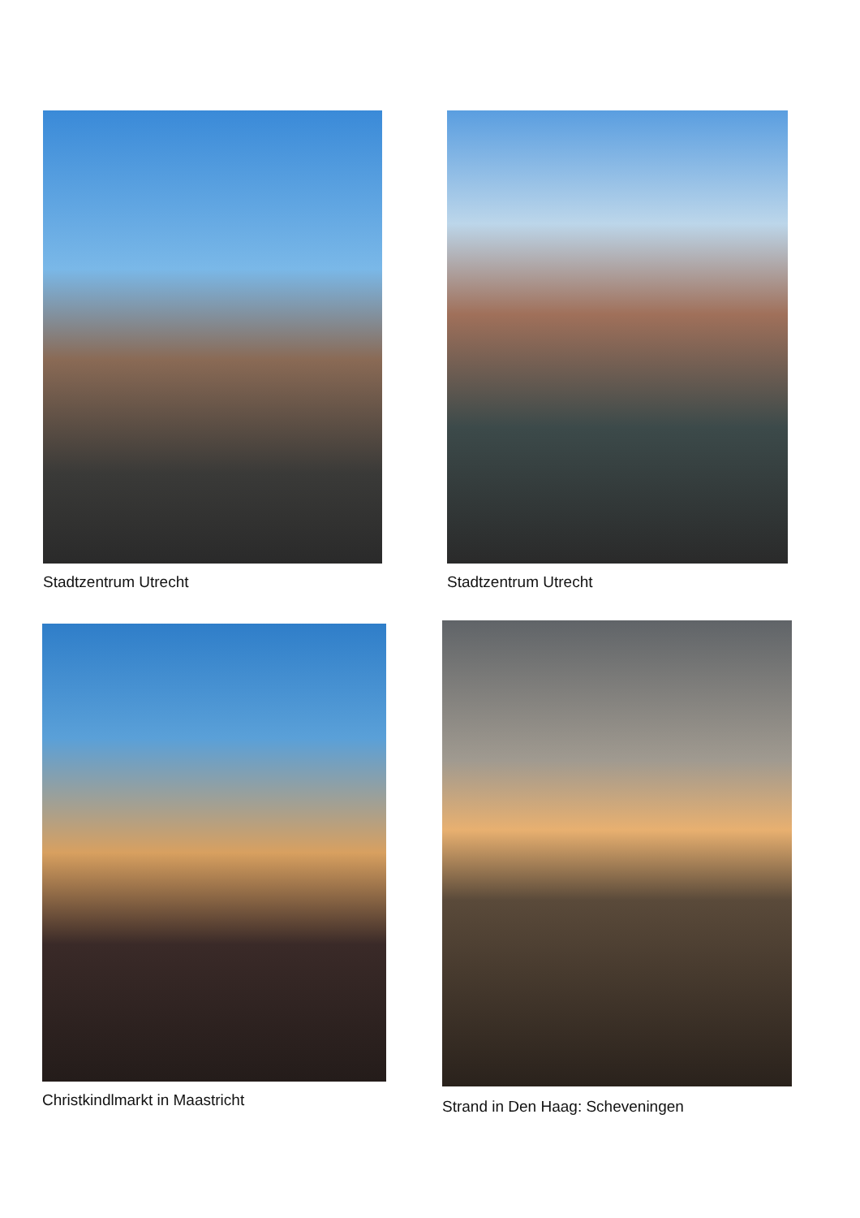Stadtzentrum Utrecht Stadtzentrum Utrecht
Christkindlmarkt in Maastricht
Strand in Den Haag: Scheveningen